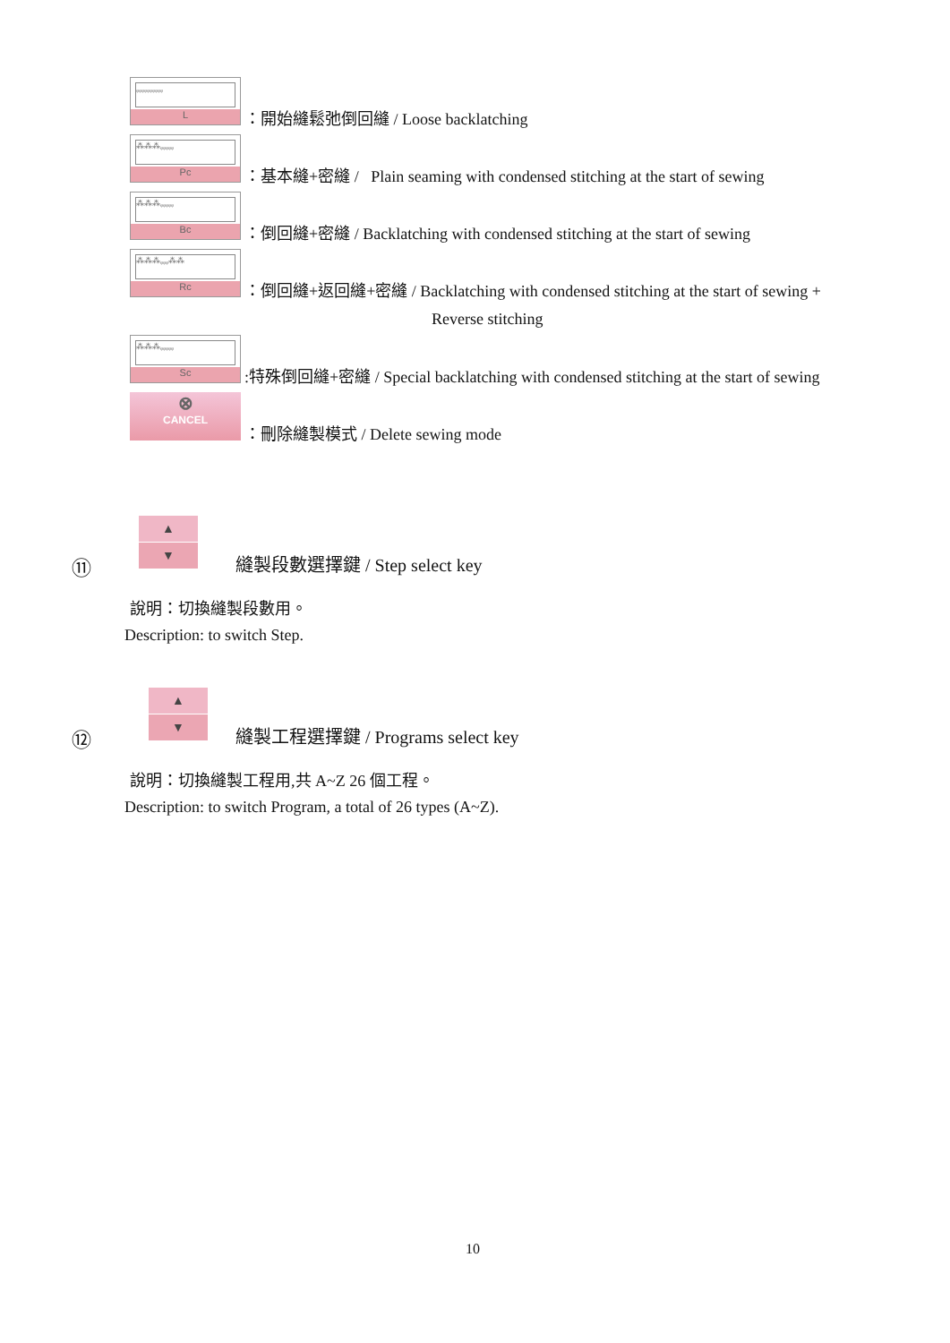ᵩᵩᵩᵩᵩᵩᵩᵩᵩᵩ
L
：開始縫鬆弛倒回縫 / Loose backlatching
⁂⁂⁂ᵩᵩᵩᵩᵩ
Pc
：基本縫+密縫 / Plain seaming with condensed stitching at the start of sewing
⁂⁂⁂ᵩᵩᵩᵩᵩ
Bc
：倒回縫+密縫 / Backlatching with condensed stitching at the start of sewing
⁂⁂⁂ᵩᵩᵩ⁂⁂
Rc
：倒回縫+返回縫+密縫 / Backlatching with condensed stitching at the start of sewing +
Reverse stitching
⁂⁂⁂ᵩᵩᵩᵩᵩ
Sc
:特殊倒回縫+密縫 / Special backlatching with condensed stitching at the start of sewing
⊗
CANCEL
：刪除縫製模式 / Delete sewing mode
⑪
▲
▼
縫製段數選擇鍵 / Step select key
說明：切換縫製段數用。
Description: to switch Step.
⑫
▲
▼
縫製工程選擇鍵 / Programs select key
說明：切換縫製工程用,共 A~Z 26 個工程。
Description: to switch Program, a total of 26 types (A~Z).
10